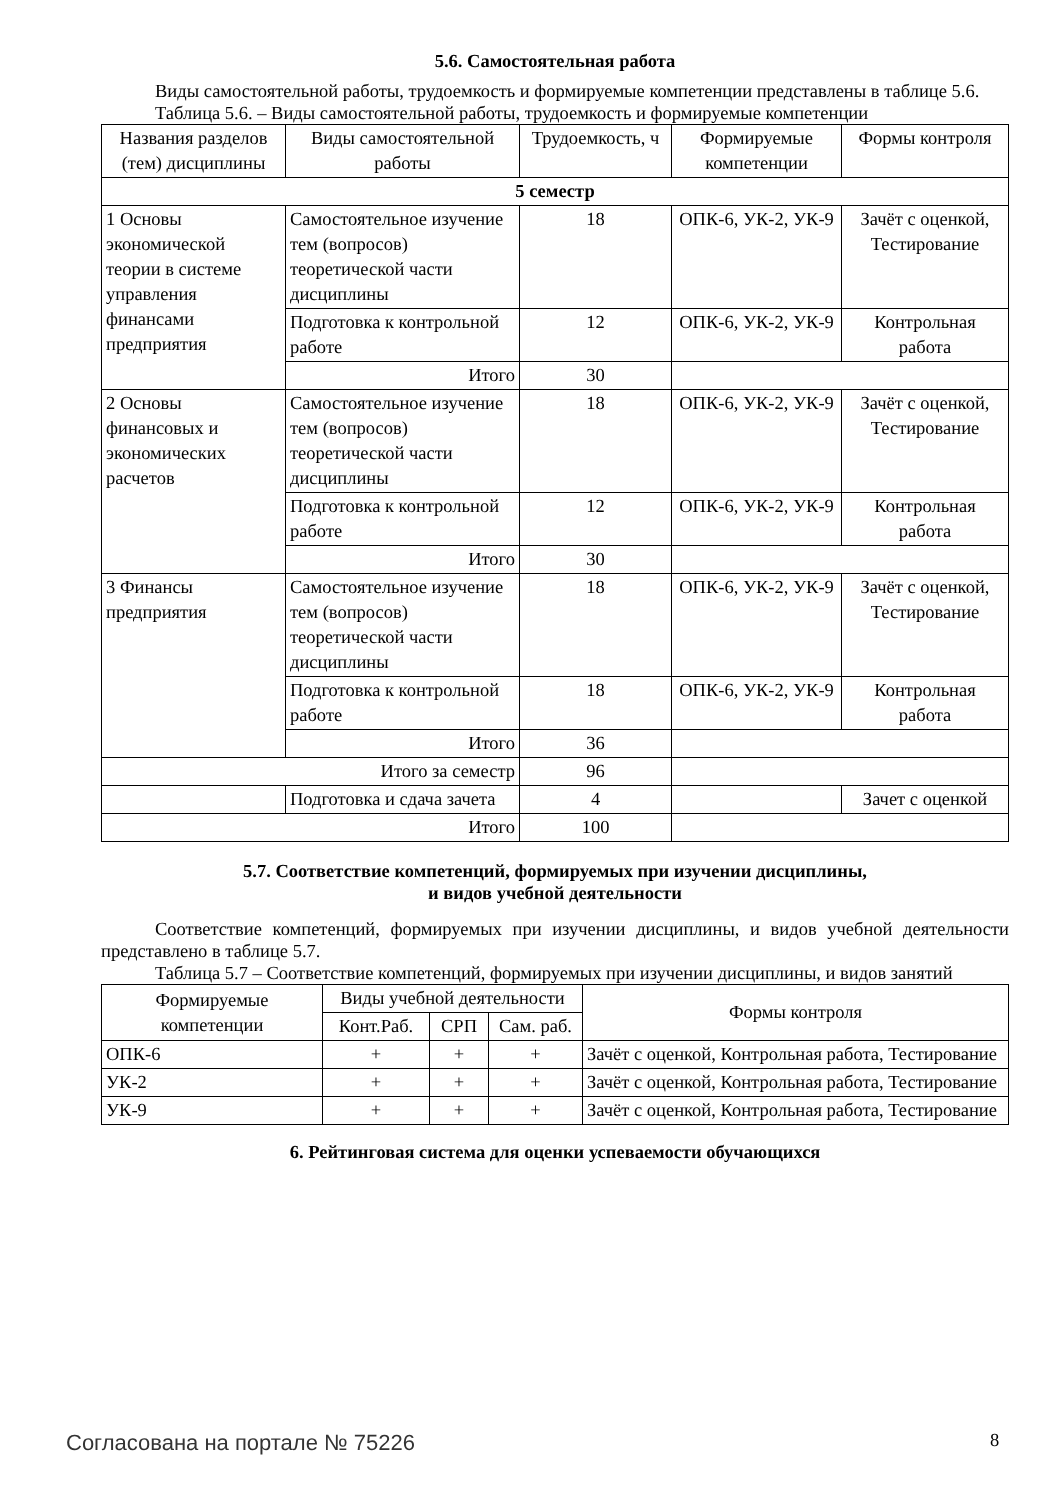5.6. Самостоятельная работа
Виды самостоятельной работы, трудоемкость и формируемые компетенции представлены в таблице 5.6.
Таблица 5.6. – Виды самостоятельной работы, трудоемкость и формируемые компетенции
| Названия разделов (тем) дисциплины | Виды самостоятельной работы | Трудоемкость, ч | Формируемые компетенции | Формы контроля |
| --- | --- | --- | --- | --- |
| 5 семестр | | | | |
| 1 Основы экономической теории в системе управления финансами предприятия | Самостоятельное изучение тем (вопросов) теоретической части дисциплины | 18 | ОПК-6, УК-2, УК-9 | Зачёт с оценкой, Тестирование |
| | Подготовка к контрольной работе | 12 | ОПК-6, УК-2, УК-9 | Контрольная работа |
| | Итого | 30 | | |
| 2 Основы финансовых и экономических расчетов | Самостоятельное изучение тем (вопросов) теоретической части дисциплины | 18 | ОПК-6, УК-2, УК-9 | Зачёт с оценкой, Тестирование |
| | Подготовка к контрольной работе | 12 | ОПК-6, УК-2, УК-9 | Контрольная работа |
| | Итого | 30 | | |
| 3 Финансы предприятия | Самостоятельное изучение тем (вопросов) теоретической части дисциплины | 18 | ОПК-6, УК-2, УК-9 | Зачёт с оценкой, Тестирование |
| | Подготовка к контрольной работе | 18 | ОПК-6, УК-2, УК-9 | Контрольная работа |
| | Итого | 36 | | |
| Итого за семестр | | 96 | | |
| | Подготовка и сдача зачета | 4 | | Зачет с оценкой |
| Итого | | 100 | | |
5.7. Соответствие компетенций, формируемых при изучении дисциплины,
и видов учебной деятельности
Соответствие компетенций, формируемых при изучении дисциплины, и видов учебной деятельности представлено в таблице 5.7.
Таблица 5.7 – Соответствие компетенций, формируемых при изучении дисциплины, и видов занятий
| Формируемые компетенции | Виды учебной деятельности | | | Формы контроля |
| --- | --- | --- | --- | --- |
| | Конт.Раб. | СРП | Сам. раб. | |
| ОПК-6 | + | + | + | Зачёт с оценкой, Контрольная работа, Тестирование |
| УК-2 | + | + | + | Зачёт с оценкой, Контрольная работа, Тестирование |
| УК-9 | + | + | + | Зачёт с оценкой, Контрольная работа, Тестирование |
6. Рейтинговая система для оценки успеваемости обучающихся
Согласована на портале № 75226 8